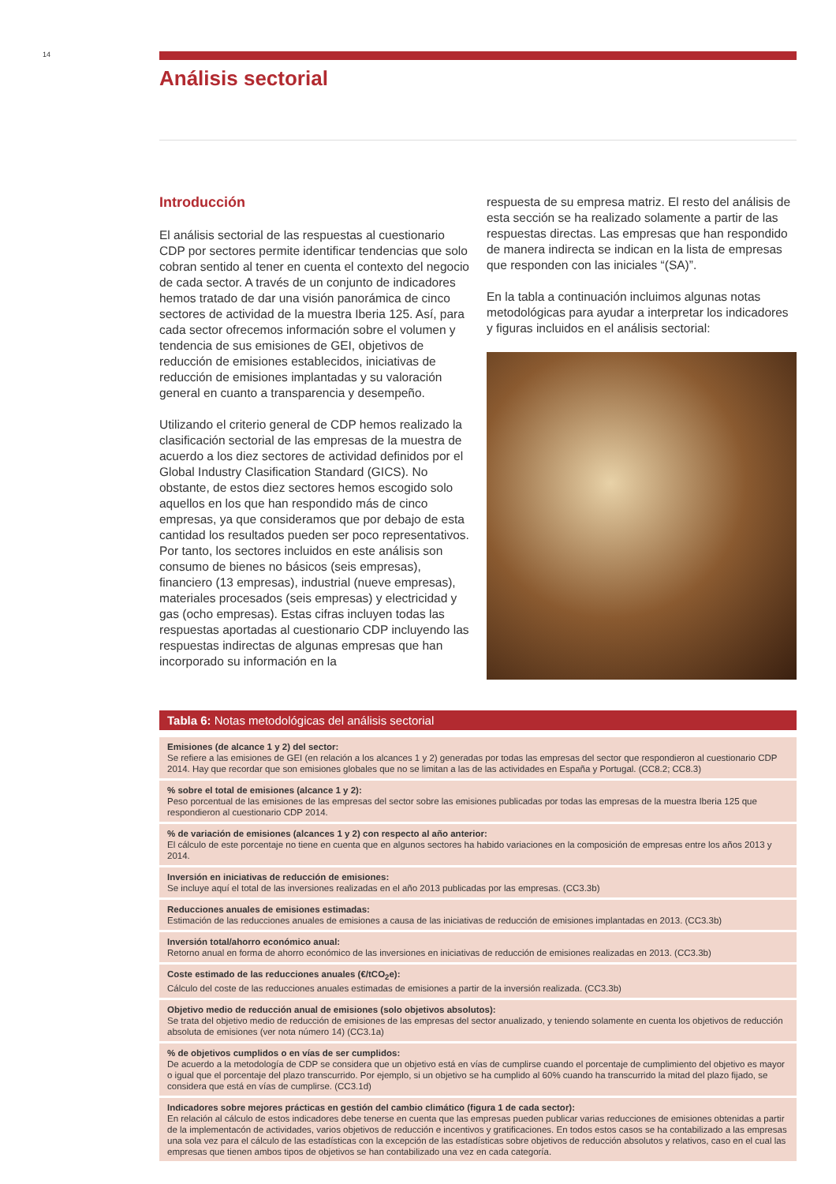14
Análisis sectorial
Introducción
El análisis sectorial de las respuestas al cuestionario CDP por sectores permite identificar tendencias que solo cobran sentido al tener en cuenta el contexto del negocio de cada sector. A través de un conjunto de indicadores hemos tratado de dar una visión panorámica de cinco sectores de actividad de la muestra Iberia 125. Así, para cada sector ofrecemos información sobre el volumen y tendencia de sus emisiones de GEI, objetivos de reducción de emisiones establecidos, iniciativas de reducción de emisiones implantadas y su valoración general en cuanto a transparencia y desempeño.
Utilizando el criterio general de CDP hemos realizado la clasificación sectorial de las empresas de la muestra de acuerdo a los diez sectores de actividad definidos por el Global Industry Clasification Standard (GICS). No obstante, de estos diez sectores hemos escogido solo aquellos en los que han respondido más de cinco empresas, ya que consideramos que por debajo de esta cantidad los resultados pueden ser poco representativos. Por tanto, los sectores incluidos en este análisis son consumo de bienes no básicos (seis empresas), financiero (13 empresas), industrial (nueve empresas), materiales procesados (seis empresas) y electricidad y gas (ocho empresas). Estas cifras incluyen todas las respuestas aportadas al cuestionario CDP incluyendo las respuestas indirectas de algunas empresas que han incorporado su información en la
respuesta de su empresa matriz. El resto del análisis de esta sección se ha realizado solamente a partir de las respuestas directas. Las empresas que han respondido de manera indirecta se indican en la lista de empresas que responden con las iniciales “(SA)”.
En la tabla a continuación incluimos algunas notas metodológicas para ayudar a interpretar los indicadores y figuras incluidos en el análisis sectorial:
Tabla 6: Notas metodológicas del análisis sectorial
| Emisiones (de alcance 1 y 2) del sector: Se refiere a las emisiones de GEI (en relación a los alcances 1 y 2) generadas por todas las empresas del sector que respondieron al cuestionario CDP 2014. Hay que recordar que son emisiones globales que no se limitan a las de las actividades en España y Portugal. (CC8.2; CC8.3) |
| % sobre el total de emisiones (alcance 1 y 2): Peso porcentual de las emisiones de las empresas del sector sobre las emisiones publicadas por todas las empresas de la muestra Iberia 125 que respondieron al cuestionario CDP 2014. |
| % de variación de emisiones (alcances 1 y 2) con respecto al año anterior: El cálculo de este porcentaje no tiene en cuenta que en algunos sectores ha habido variaciones en la composición de empresas entre los años 2013 y 2014. |
| Inversión en iniciativas de reducción de emisiones: Se incluye aquí el total de las inversiones realizadas en el año 2013 publicadas por las empresas. (CC3.3b) |
| Reducciones anuales de emisiones estimadas: Estimación de las reducciones anuales de emisiones a causa de las iniciativas de reducción de emisiones implantadas en 2013. (CC3.3b) |
| Inversión total/ahorro económico anual: Retorno anual en forma de ahorro económico de las inversiones en iniciativas de reducción de emisiones realizadas en 2013. (CC3.3b) |
| Coste estimado de las reducciones anuales (€/tCO<sub>2</sub>e): Cálculo del coste de las reducciones anuales estimadas de emisiones a partir de la inversión realizada. (CC3.3b) |
| Objetivo medio de reducción anual de emisiones (solo objetivos absolutos): Se trata del objetivo medio de reducción de emisiones de las empresas del sector anualizado, y teniendo solamente en cuenta los objetivos de reducción absoluta de emisiones (ver nota número 14) (CC3.1a) |
| % de objetivos cumplidos o en vías de ser cumplidos: De acuerdo a la metodología de CDP se considera que un objetivo está en vías de cumplirse cuando el porcentaje de cumplimiento del objetivo es mayor o igual que el porcentaje del plazo transcurrido. Por ejemplo, si un objetivo se ha cumplido al 60% cuando ha transcurrido la mitad del plazo fijado, se considera que está en vías de cumplirse. (CC3.1d) |
| Indicadores sobre mejores prácticas en gestión del cambio climático (figura 1 de cada sector): En relación al cálculo de estos indicadores debe tenerse en cuenta que las empresas pueden publicar varias reducciones de emisiones obtenidas a partir de la implementacón de actividades, varios objetivos de reducción e incentivos y gratificaciones. En todos estos casos se ha contabilizado a las empresas una sola vez para el cálculo de las estadísticas con la excepción de las estadísticas sobre objetivos de reducción absolutos y relativos, caso en el cual las empresas que tienen ambos tipos de objetivos se han contabilizado una vez en cada categoría. |